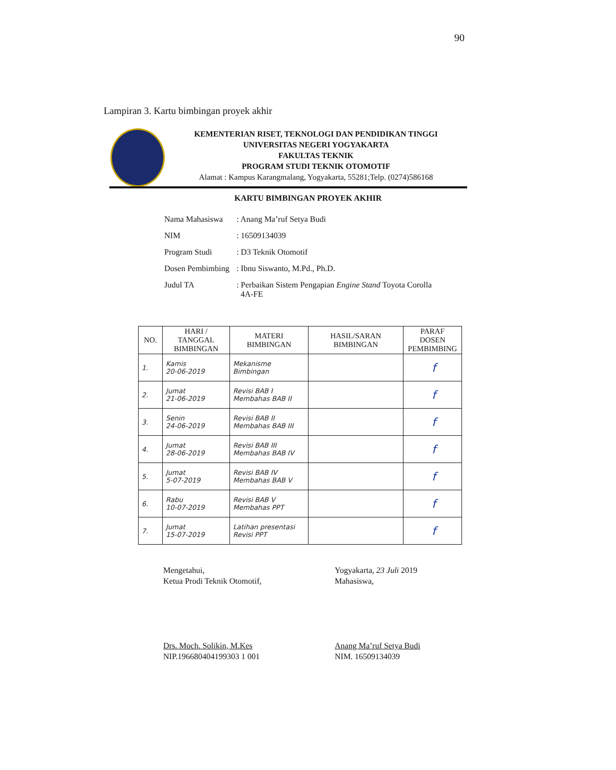90
Lampiran 3. Kartu bimbingan proyek akhir
KEMENTERIAN RISET, TEKNOLOGI DAN PENDIDIKAN TINGGI
UNIVERSITAS NEGERI YOGYAKARTA
FAKULTAS TEKNIK
PROGRAM STUDI TEKNIK OTOMOTIF
Alamat : Kampus Karangmalang, Yogyakarta, 55281;Telp. (0274)586168
KARTU BIMBINGAN PROYEK AKHIR
| Nama Mahasiswa | : Anang Ma’ruf Setya Budi |
| NIM | : 16509134039 |
| Program Studi | : D3 Teknik Otomotif |
| Dosen Pembimbing | : Ibnu Siswanto, M.Pd., Ph.D. |
| Judul TA | : Perbaikan Sistem Pengapian Engine Stand Toyota Corolla 4A-FE |
| NO. | HARI / TANGGAL BIMBINGAN | MATERI BIMBINGAN | HASIL/SARAN BIMBINGAN | PARAF DOSEN PEMBIMBING |
| --- | --- | --- | --- | --- |
| 1. | Kamis 20-06-2019 | Mekanisme Bimbingan | | f |
| 2. | Jumat 21-06-2019 | Revisi BAB I Membahas BAB II | | f |
| 3. | Senin 24-06-2019 | Revisi BAB II Membahas BAB III | | f |
| 4. | Jumat 28-06-2019 | Revisi BAB III Membahas BAB IV | | f |
| 5. | Jumat 5-07-2019 | Revisi BAB IV Membahas BAB V | | f |
| 6. | Rabu 10-07-2019 | Revisi BAB V Membahas PPT | | f |
| 7. | Jumat 15-07-2019 | Latihan presentasi Revisi PPT | | f |
Mengetahui,
Ketua Prodi Teknik Otomotif,
Drs. Moch. Solikin, M.Kes
NIP.196680404199303 1 001
Yogyakarta, 23 Juli 2019
Mahasiswa,
Anang Ma’ruf Setya Budi
NIM. 16509134039